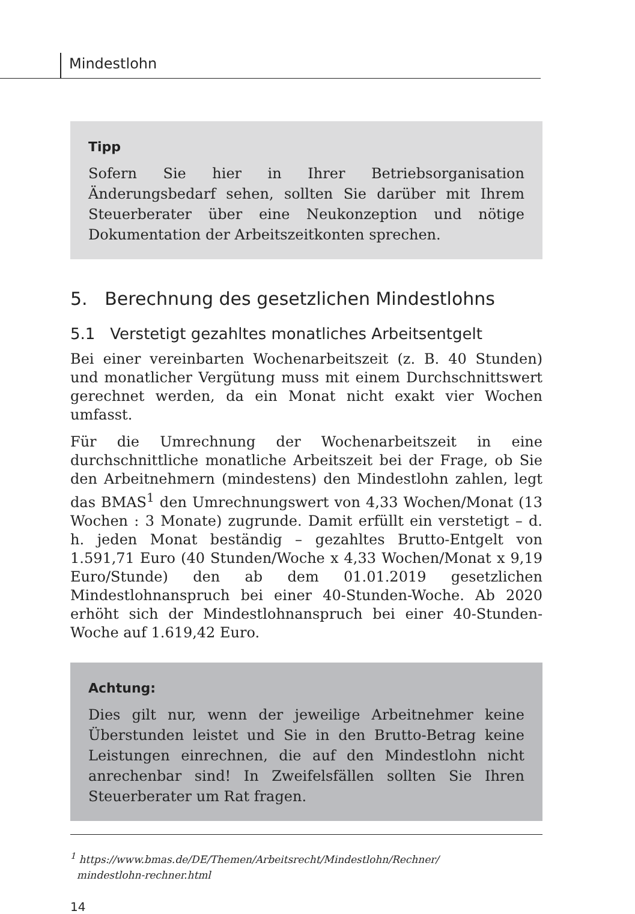Mindestlohn
Tipp
Sofern Sie hier in Ihrer Betriebsorganisation Änderungsbedarf sehen, sollten Sie darüber mit Ihrem Steuerberater über eine Neukonzeption und nötige Dokumentation der Arbeitszeitkonten sprechen.
5. Berechnung des gesetzlichen Mindestlohns
5.1 Verstetigt gezahltes monatliches Arbeitsentgelt
Bei einer vereinbarten Wochenarbeitszeit (z. B. 40 Stunden) und monatlicher Vergütung muss mit einem Durchschnittswert gerechnet werden, da ein Monat nicht exakt vier Wochen umfasst.
Für die Umrechnung der Wochenarbeitszeit in eine durchschnittliche monatliche Arbeitszeit bei der Frage, ob Sie den Arbeitnehmern (mindestens) den Mindestlohn zahlen, legt das BMAS<sup>1</sup> den Umrechnungswert von 4,33 Wochen/Monat (13 Wochen : 3 Monate) zugrunde. Damit erfüllt ein verstetigt – d. h. jeden Monat beständig – gezahltes Brutto-Entgelt von 1.591,71 Euro (40 Stunden/Woche x 4,33 Wochen/Monat x 9,19 Euro/Stunde) den ab dem 01.01.2019 gesetzlichen Mindestlohnanspruch bei einer 40-Stunden-Woche. Ab 2020 erhöht sich der Mindestlohnanspruch bei einer 40-Stunden-Woche auf 1.619,42 Euro.
Achtung:
Dies gilt nur, wenn der jeweilige Arbeitnehmer keine Überstunden leistet und Sie in den Brutto-Betrag keine Leistungen einrechnen, die auf den Mindestlohn nicht anrechenbar sind! In Zweifelsfällen sollten Sie Ihren Steuerberater um Rat fragen.
<sup>1</sup> https://www.bmas.de/DE/Themen/Arbeitsrecht/Mindestlohn/Rechner/
mindestlohn-rechner.html
14